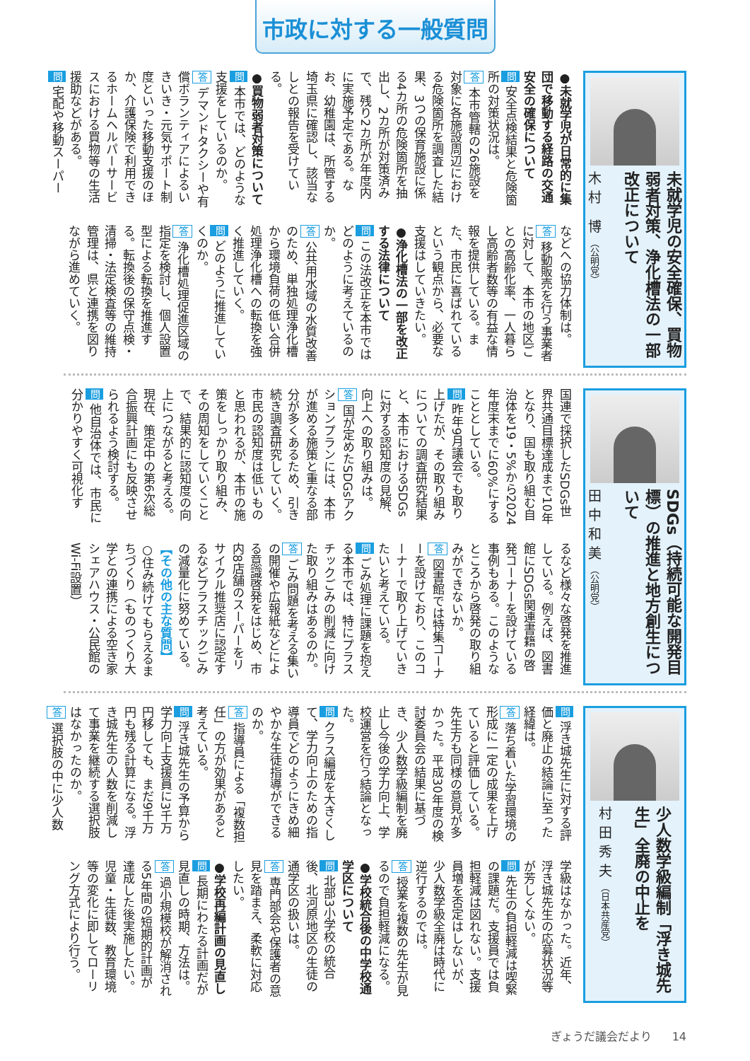市政に対する一般質問
未就学児の安全確保、買物弱者対策、浄化槽法の一部改正について
木村 博（公明党）
●未就学児が日常的に集団で移動する経路の交通安全の確保について
問 安全点検結果と危険箇所の対策状況は。
答 本市管轄の26施設を対象に各施設周辺における危険箇所を調査した結果、3つの保育施設に係る4カ所の危険箇所を抽出し、2カ所が対策済みで、残り2カ所が年度内に実施予定である。なお、幼稚園は、所管する埼玉県に確認し、該当なしとの報告を受けている。
●買物弱者対策について
問 本市では、どのような支援をしているのか。
答 デマンドタクシーや有償ボランティアによるいきいき・元気サポート制度といった移動支援のほか、介護保険で利用できるホームヘルパーサービスにおける買物等の生活援助などがある。
問 宅配や移動スーパー
などへの協力体制は。
答 移動販売を行う事業者に対して、本市の地区ごとの高齢化率、一人暮らし高齢者数等の有益な情報を提供している。また、市民に喜ばれているという観点から、必要な支援はしていきたい。
●浄化槽法の一部を改正する法律について
問 この法改正を本市ではどのように考えているのか。
答 公共用水域の水質改善のため、単独処理浄化槽から環境負荷の低い合併処理浄化槽への転換を強く推進していく。
問 どのように推進していくのか。
答 浄化槽処理促進区域の指定を検討し、個人設置型による転換を推進する。転換後の保守点検・清掃・法定検査等の維持管理は、県と連携を図りながら進めていく。
SDGs（持続可能な開発目標）の推進と地方創生について
田中和美（公明党）
国連で採択したSDGs世界共通目標達成まで10年となり、国も取り組む自治体を19・5%から2024年度末までに60%にすることとしている。
問 昨年9月議会でも取り上げたが、その取り組みについての調査研究結果と、本市におけるSDGsに対する認知度の見解、向上への取り組みは。
答 国が定めたSDGsアクションプランには、本市が進める施策と重なる部分が多くあるため、引き続き調査研究していく。市民の認知度は低いものと思われるが、本市の施策をしっかり取り組み、その周知をしていくことで、結果的に認知度の向上につながると考える。現在、策定中の第6次総合振興計画にも反映させられるよう検討する。
問 他自治体では、市民に分かりやすく可視化す
るなど様々な啓発を推進している。例えば、図書館にSDGs関連書籍の啓発コーナーを設けている事例もある。このようなところから啓発の取り組みができないか。
答 図書館では特集コーナーを設けており、このコーナーで取り上げていきたいと考えている。
問 ごみ処理に課題を抱える本市では、特にプラスチックごみの削減に向けた取り組みはあるのか。
答 ごみ問題を考える集いの開催や広報紙などによる意識啓発をはじめ、市内8店舗のスーパーをリサイクル推奨店に認定するなどプラスチックごみの減量化に努めている。
【その他の主な質問】
○住み続けてもらえるまちづくり（ものつくり大学との連携による空き家シェアハウス・公民館のWi-Fi設置）
少人数学級編制「浮き城先生」全廃の中止を
村田秀夫（日本共産党）
問 浮き城先生に対する評価と廃止の結論に至った経緯は。
答 落ち着いた学習環境の形成に一定の成果を上げていると評価している。先生方も同様の意見が多かった。平成30年度の検討委員会の結果に基づき、少人数学級編制を廃止し今後の学力向上、学校運営を行う結論となった。
問 クラス編成を大きくして、学力向上のための指導員でどのようにきめ細やかな生徒指導ができるのか。
答 指導員による「複数担任」の方が効果があると考えている。
問 浮き城先生の予算から学力向上支援員に3千万円移しても、まだ9千万円も残る計算になる。浮き城先生の人数を削減して事業を継続する選択肢はなかったのか。
答 選択肢の中に少人数
学級はなかった。近年、浮き城先生の応募状況等が芳しくない。
問 先生の負担軽減は喫緊の課題だ。支援員では負担軽減は図れない。支援員増を否定はしないが、少人数学級全廃は時代に逆行するのでは。
答 授業を複数の先生が見るので負担軽減になる。
●学校統合後の中学校通学区について
問 北部3小学校の統合後、北河原地区の生徒の通学区の扱いは。
答 専門部会や保護者の意見を踏まえ、柔軟に対応したい。
●学校再編計画の見直し
問 長期にわたる計画だが見直しの時期、方法は。
答 過小規模校が解消される5年間の短期的計画が達成した後実施したい。児童・生徒数、教育環境等の変化に即してローリング方式により行う。
ぎょうだ議会だより 14